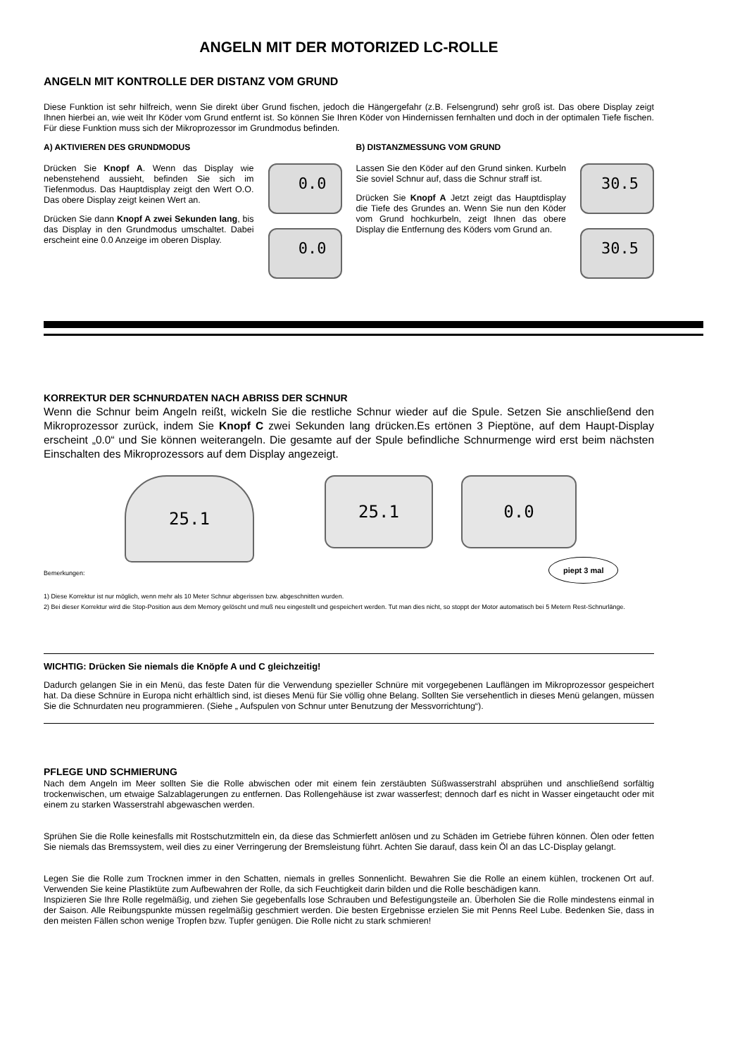ANGELN MIT DER MOTORIZED LC-ROLLE
ANGELN MIT KONTROLLE DER DISTANZ VOM GRUND
Diese Funktion ist sehr hilfreich, wenn Sie direkt über Grund fischen, jedoch die Hängergefahr (z.B. Felsengrund) sehr groß ist. Das obere Display zeigt Ihnen hierbei an, wie weit Ihr Köder vom Grund entfernt ist. So können Sie Ihren Köder von Hindernissen fernhalten und doch in der optimalen Tiefe fischen. Für diese Funktion muss sich der Mikroprozessor im Grundmodus befinden.
A) AKTIVIEREN DES GRUNDMODUS
Drücken Sie Knopf A. Wenn das Display wie nebenstehend aussieht, befinden Sie sich im Tiefenmodus. Das Hauptdisplay zeigt den Wert O.O. Das obere Display zeigt keinen Wert an.
Drücken Sie dann Knopf A zwei Sekunden lang, bis das Display in den Grundmodus umschaltet. Dabei erscheint eine 0.0 Anzeige im oberen Display.
0.0
0.0
B) DISTANZMESSUNG VOM GRUND
Lassen Sie den Köder auf den Grund sinken. Kurbeln Sie soviel Schnur auf, dass die Schnur straff ist.
Drücken Sie Knopf A Jetzt zeigt das Hauptdisplay die Tiefe des Grundes an. Wenn Sie nun den Köder vom Grund hochkurbeln, zeigt Ihnen das obere Display die Entfernung des Köders vom Grund an.
30.5
30.5
KORREKTUR DER SCHNURDATEN NACH ABRISS DER SCHNUR
Wenn die Schnur beim Angeln reißt, wickeln Sie die restliche Schnur wieder auf die Spule. Setzen Sie anschließend den Mikroprozessor zurück, indem Sie Knopf C zwei Sekunden lang drücken.Es ertönen 3 Pieptöne, auf dem Haupt-Display erscheint „0.0“ und Sie können weiterangeln. Die gesamte auf der Spule befindliche Schnurmenge wird erst beim nächsten Einschalten des Mikroprozessors auf dem Display angezeigt.
25.1
25.1 0.0
piept 3 mal
Bemerkungen:
1) Diese Korrektur ist nur möglich, wenn mehr als 10 Meter Schnur abgerissen bzw. abgeschnitten wurden.
2) Bei dieser Korrektur wird die Stop-Position aus dem Memory gelöscht und muß neu eingestellt und gespeichert werden. Tut man dies nicht, so stoppt der Motor automatisch bei 5 Metern Rest-Schnurlänge.
WICHTIG: Drücken Sie niemals die Knöpfe A und C gleichzeitig!
Dadurch gelangen Sie in ein Menü, das feste Daten für die Verwendung spezieller Schnüre mit vorgegebenen Lauflängen im Mikroprozessor gespeichert hat. Da diese Schnüre in Europa nicht erhältlich sind, ist dieses Menü für Sie völlig ohne Belang. Sollten Sie versehentlich in dieses Menü gelangen, müssen Sie die Schnurdaten neu programmieren. (Siehe „ Aufspulen von Schnur unter Benutzung der Messvorrichtung“).
PFLEGE UND SCHMIERUNG
Nach dem Angeln im Meer sollten Sie die Rolle abwischen oder mit einem fein zerstäubten Süßwasserstrahl absprühen und anschließend sorfältig trockenwischen, um etwaige Salzablagerungen zu entfernen. Das Rollengehäuse ist zwar wasserfest; dennoch darf es nicht in Wasser eingetaucht oder mit einem zu starken Wasserstrahl abgewaschen werden.
Sprühen Sie die Rolle keinesfalls mit Rostschutzmitteln ein, da diese das Schmierfett anlösen und zu Schäden im Getriebe führen können. Ölen oder fetten Sie niemals das Bremssystem, weil dies zu einer Verringerung der Bremsleistung führt. Achten Sie darauf, dass kein Öl an das LC-Display gelangt.
Legen Sie die Rolle zum Trocknen immer in den Schatten, niemals in grelles Sonnenlicht. Bewahren Sie die Rolle an einem kühlen, trockenen Ort auf. Verwenden Sie keine Plastiktüte zum Aufbewahren der Rolle, da sich Feuchtigkeit darin bilden und die Rolle beschädigen kann.
Inspizieren Sie Ihre Rolle regelmäßig, und ziehen Sie gegebenfalls lose Schrauben und Befestigungsteile an. Überholen Sie die Rolle mindestens einmal in der Saison. Alle Reibungspunkte müssen regelmäßig geschmiert werden. Die besten Ergebnisse erzielen Sie mit Penns Reel Lube. Bedenken Sie, dass in den meisten Fällen schon wenige Tropfen bzw. Tupfer genügen. Die Rolle nicht zu stark schmieren!